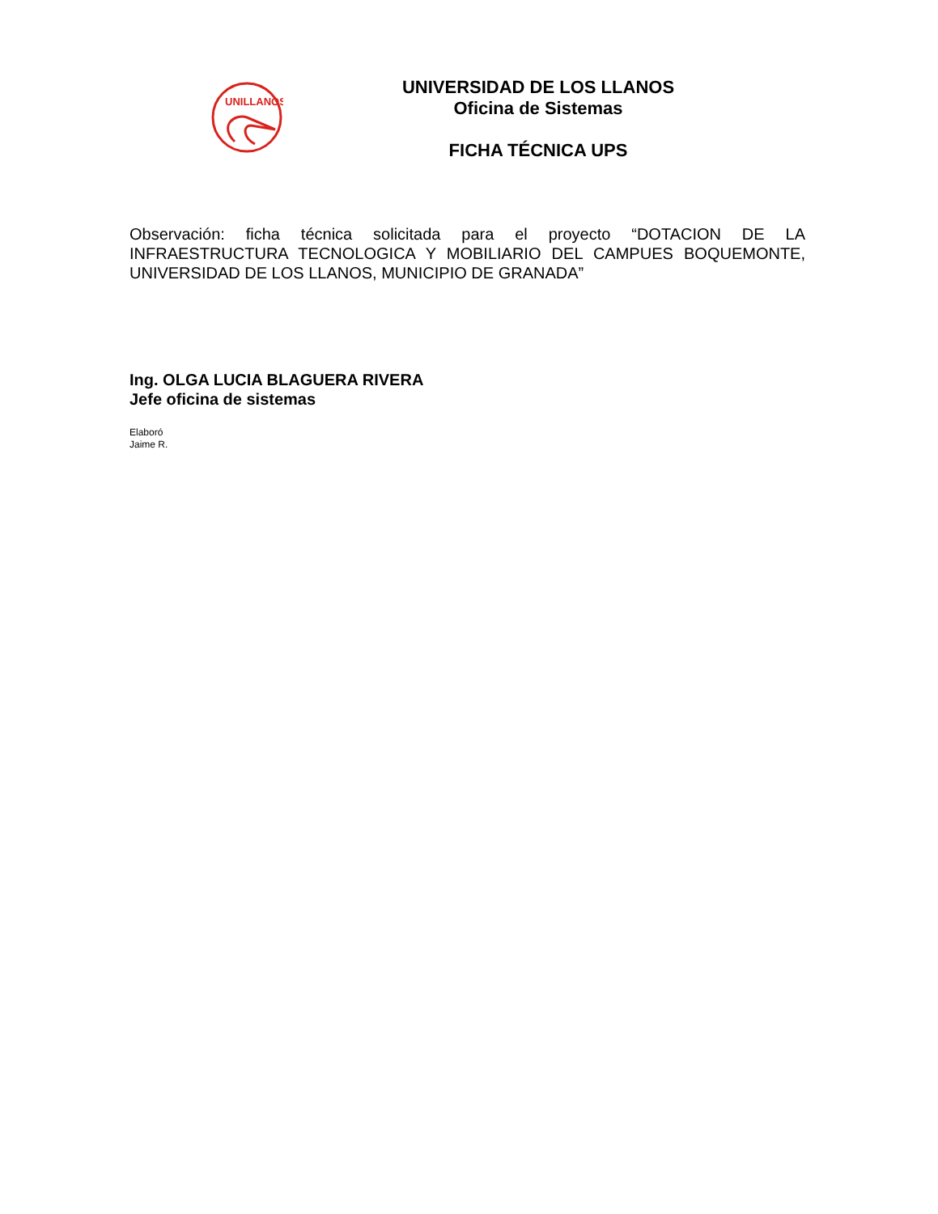UNILLANOS
UNIVERSIDAD DE LOS LLANOS
Oficina de Sistemas
FICHA TÉCNICA UPS
Observación: ficha técnica solicitada para el proyecto “DOTACION DE LA INFRAESTRUCTURA TECNOLOGICA Y MOBILIARIO DEL CAMPUES BOQUEMONTE, UNIVERSIDAD DE LOS LLANOS, MUNICIPIO DE GRANADA”
Ing. OLGA LUCIA BLAGUERA RIVERA
Jefe oficina de sistemas
Elaboró
Jaime R.